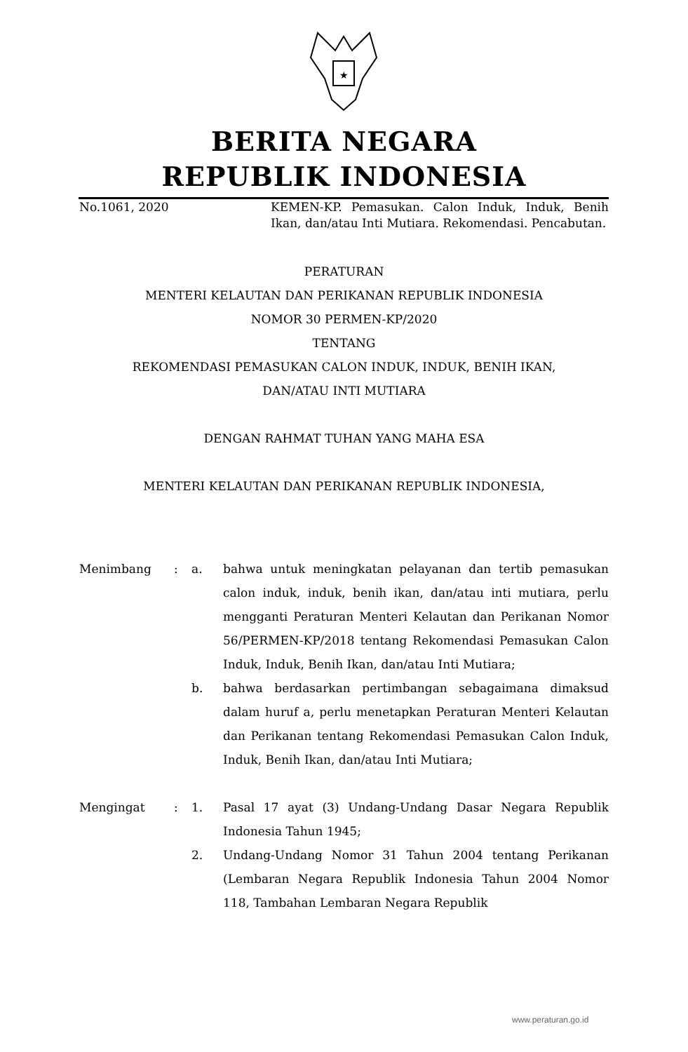★
BERITA NEGARA
REPUBLIK INDONESIA
No.1061, 2020 KEMEN-KP. Pemasukan. Calon Induk, Induk, Benih Ikan, dan/atau Inti Mutiara. Rekomendasi. Pencabutan.
PERATURAN
MENTERI KELAUTAN DAN PERIKANAN REPUBLIK INDONESIA
NOMOR 30 PERMEN-KP/2020
TENTANG
REKOMENDASI PEMASUKAN CALON INDUK, INDUK, BENIH IKAN,
DAN/ATAU INTI MUTIARA
DENGAN RAHMAT TUHAN YANG MAHA ESA
MENTERI KELAUTAN DAN PERIKANAN REPUBLIK INDONESIA,
| Menimbang | : | a. | bahwa untuk meningkatan pelayanan dan tertib pemasukan calon induk, induk, benih ikan, dan/atau inti mutiara, perlu mengganti Peraturan Menteri Kelautan dan Perikanan Nomor 56/PERMEN-KP/2018 tentang Rekomendasi Pemasukan Calon Induk, Induk, Benih Ikan, dan/atau Inti Mutiara; |
| | | b. | bahwa berdasarkan pertimbangan sebagaimana dimaksud dalam huruf a, perlu menetapkan Peraturan Menteri Kelautan dan Perikanan tentang Rekomendasi Pemasukan Calon Induk, Induk, Benih Ikan, dan/atau Inti Mutiara; |
| Mengingat | : | 1. | Pasal 17 ayat (3) Undang-Undang Dasar Negara Republik Indonesia Tahun 1945; |
| | | 2. | Undang-Undang Nomor 31 Tahun 2004 tentang Perikanan (Lembaran Negara Republik Indonesia Tahun 2004 Nomor 118, Tambahan Lembaran Negara Republik |
www.peraturan.go.id